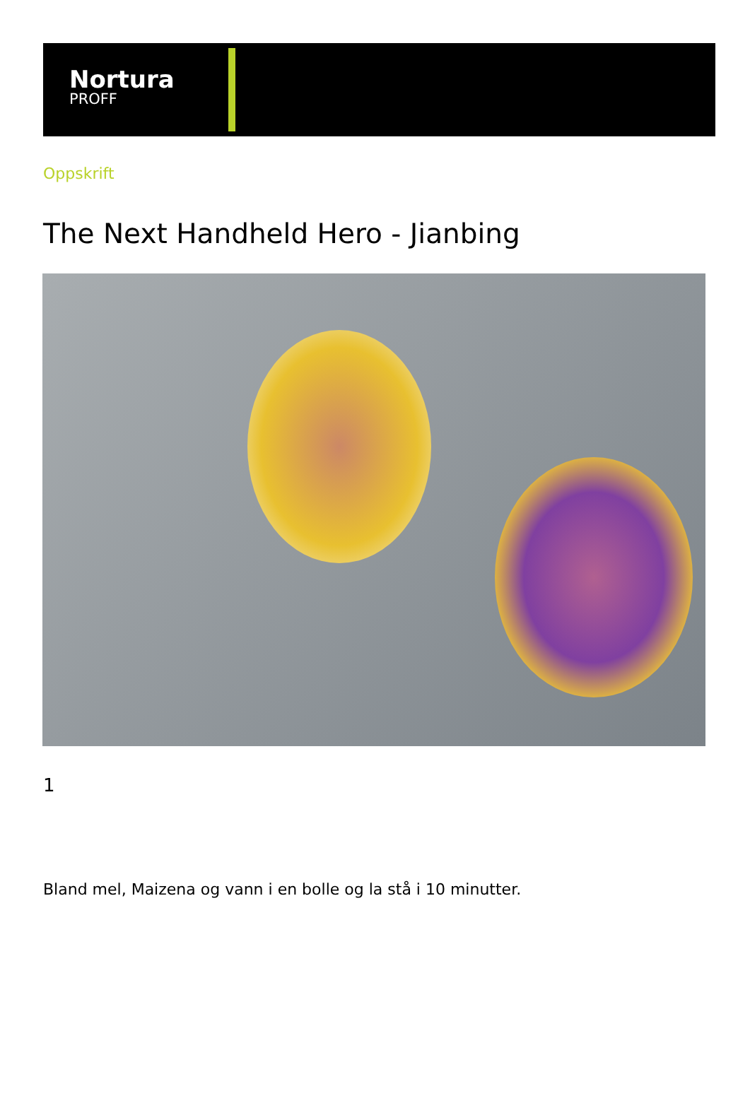Nortura
PROFF
Oppskrift
The Next Handheld Hero - Jianbing
1
Bland mel, Maizena og vann i en bolle og la stå i 10 minutter.